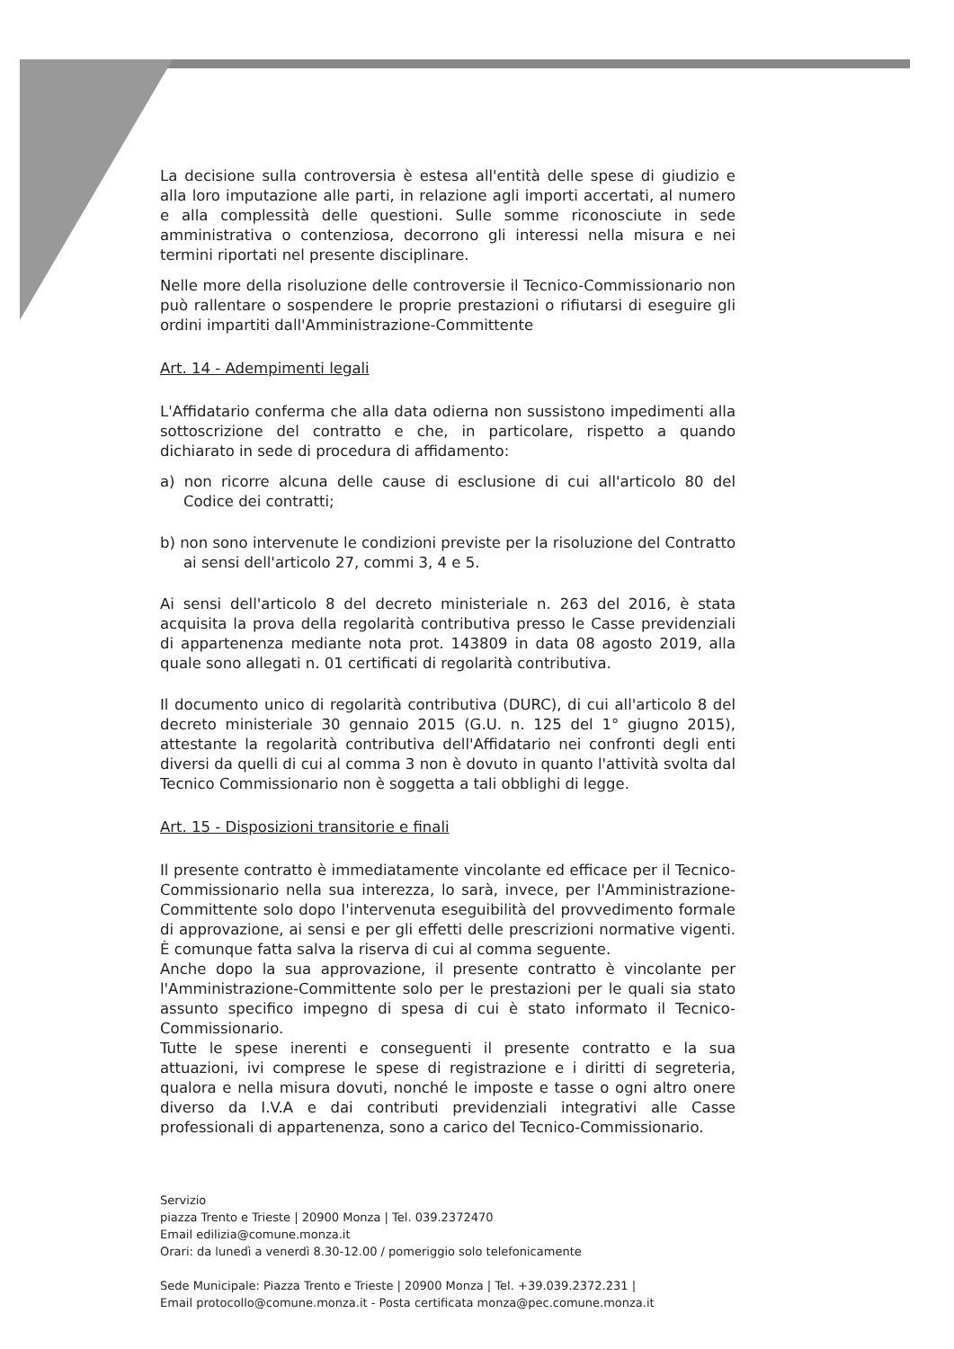La decisione sulla controversia è estesa all'entità delle spese di giudizio e alla loro imputazione alle parti, in relazione agli importi accertati, al numero e alla complessità delle questioni. Sulle somme riconosciute in sede amministrativa o contenziosa, decorrono gli interessi nella misura e nei termini riportati nel presente disciplinare.
Nelle more della risoluzione delle controversie il Tecnico-Commissionario non può rallentare o sospendere le proprie prestazioni o rifiutarsi di eseguire gli ordini impartiti dall'Amministrazione-Committente
Art. 14 - Adempimenti legali
L'Affidatario conferma che alla data odierna non sussistono impedimenti alla sottoscrizione del contratto e che, in particolare, rispetto a quando dichiarato in sede di procedura di affidamento:
a) non ricorre alcuna delle cause di esclusione di cui all'articolo 80 del Codice dei contratti;
b) non sono intervenute le condizioni previste per la risoluzione del Contratto ai sensi dell'articolo 27, commi 3, 4 e 5.
Ai sensi dell'articolo 8 del decreto ministeriale n. 263 del 2016, è stata acquisita la prova della regolarità contributiva presso le Casse previdenziali di appartenenza mediante nota prot. 143809 in data 08 agosto 2019, alla quale sono allegati n. 01 certificati di regolarità contributiva.
Il documento unico di regolarità contributiva (DURC), di cui all'articolo 8 del decreto ministeriale 30 gennaio 2015 (G.U. n. 125 del 1° giugno 2015), attestante la regolarità contributiva dell'Affidatario nei confronti degli enti diversi da quelli di cui al comma 3 non è dovuto in quanto l'attività svolta dal Tecnico Commissionario non è soggetta a tali obblighi di legge.
Art. 15 - Disposizioni transitorie e finali
Il presente contratto è immediatamente vincolante ed efficace per il Tecnico-Commissionario nella sua interezza, lo sarà, invece, per l'Amministrazione-Committente solo dopo l'intervenuta eseguibilità del provvedimento formale di approvazione, ai sensi e per gli effetti delle prescrizioni normative vigenti. È comunque fatta salva la riserva di cui al comma seguente.
Anche dopo la sua approvazione, il presente contratto è vincolante per l'Amministrazione-Committente solo per le prestazioni per le quali sia stato assunto specifico impegno di spesa di cui è stato informato il Tecnico-Commissionario.
Tutte le spese inerenti e conseguenti il presente contratto e la sua attuazioni, ivi comprese le spese di registrazione e i diritti di segreteria, qualora e nella misura dovuti, nonché le imposte e tasse o ogni altro onere diverso da I.V.A e dai contributi previdenziali integrativi alle Casse professionali di appartenenza, sono a carico del Tecnico-Commissionario.
Servizio
piazza Trento e Trieste | 20900 Monza | Tel. 039.2372470
Email edilizia@comune.monza.it
Orari: da lunedì a venerdì 8.30-12.00 / pomeriggio solo telefonicamente
Sede Municipale: Piazza Trento e Trieste | 20900 Monza | Tel. +39.039.2372.231 |
Email protocollo@comune.monza.it - Posta certificata monza@pec.comune.monza.it